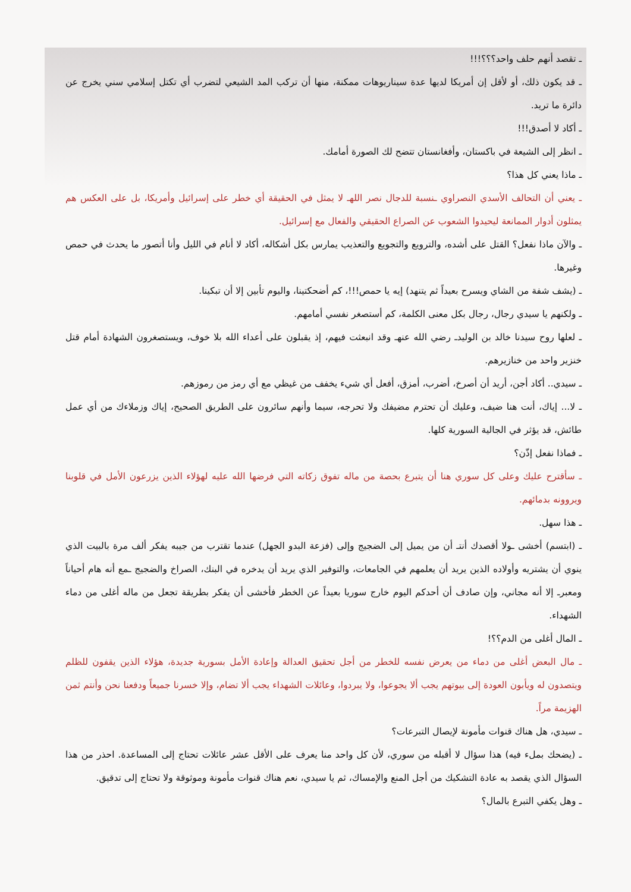ـ تقصد أنهم حلف واحد؟؟؟!!!
ـ قد يكون ذلك، أو لأقل إن أمريكا لديها عدة سيناريوهات ممكنة، منها أن تركب المد الشيعي لتضرب أي تكتل إسلامي سني يخرج عن دائرة ما تريد.
ـ أكاد لا أصدق!!!
ـ انظر إلى الشيعة في باكستان، وأفغانستان تتضح لك الصورة أمامك.
ـ ماذا يعني كل هذا؟
ـ يعني أن التحالف الأسدي النصراوي ـنسبة للدجال نصر اللهـ لا يمثل في الحقيقة أي خطر على إسرائيل وأمريكا، بل على العكس هم يمثلون أدوار الممانعة ليحيدوا الشعوب عن الصراع الحقيقي والفعال مع إسرائيل.
ـ والآن ماذا نفعل؟ القتل على أشده، والترويع والتجويع والتعذيب يمارس بكل أشكاله، أكاد لا أنام في الليل وأنا أتصور ما يحدث في حمص وغيرها.
ـ (يشف شفة من الشاي ويسرح بعيداً ثم يتنهد) إيه يا حمص!!!، كم أضحكتينا، واليوم تأبين إلا أن تبكينا.
ـ ولكنهم يا سيدي رجال، رجال بكل معنى الكلمة، كم أستصغر نفسي أمامهم.
ـ لعلها روح سيدنا خالد بن الوليدـ رضي الله عنهـ وقد انبعثت فيهم، إذ يقبلون على أعداء الله بلا خوف، ويستصغرون الشهادة أمام قتل خنزير واحد من خنازيرهم.
ـ سيدي.. أكاد أجن، أريد أن أصرخ، أضرب، أمزق، أفعل أي شيء يخفف من غيظي مع أي رمز من رموزهم.
ـ لا... إياك، أنت هنا ضيف، وعليك أن تحترم مضيفك ولا تحرجه، سيما وأنهم سائرون على الطريق الصحيح، إياك وزملاءك من أي عمل طائش، قد يؤثر في الجالية السورية كلها.
ـ فماذا نفعل إذّن؟
ـ سأقترح عليك وعلى كل سوري هنا أن يتبرع بحصة من ماله تفوق زكاته التي فرضها الله عليه لهؤلاء الذين يزرعون الأمل في قلوبنا ويروونه بدمائهم.
ـ هذا سهل.
ـ (ابتسم) أخشى ـولا أقصدك أنتـ أن من يميل إلى الضجيج وإلى (فزعة البدو الجهل) عندما تقترب من جيبه يفكر ألف مرة بالبيت الذي ينوي أن يشتريه وأولاده الذين يريد أن يعلمهم في الجامعات، والتوفير الذي يريد أن يدخره في البنك، الصراخ والضجيج ـمع أنه هام أحياناً ومعبرـ إلا أنه مجاني، وإن صادف أن أحدكم اليوم خارج سوريا بعيداً عن الخطر فأخشى أن يفكر بطريقة تجعل من ماله أغلى من دماء الشهداء.
ـ المال أغلى من الدم؟؟!
ـ مال البعض أغلى من دماء من يعرض نفسه للخطر من أجل تحقيق العدالة وإعادة الأمل بسورية جديدة، هؤلاء الذين يقفون للظلم ويتصدون له ويأبون العودة إلى بيوتهم يجب ألا يجوعوا، ولا يبردوا، وعائلات الشهداء يجب ألا تضام، وإلا خسرنا جميعاً ودفعنا نحن وأنتم ثمن الهزيمة مراً.
ـ سيدي، هل هناك قنوات مأمونة لإيصال التبرعات؟
ـ (يضحك بملء فيه) هذا سؤال لا أقبله من سوري، لأن كل واحد منا يعرف على الأقل عشر عائلات تحتاج إلى المساعدة. احذر من هذا السؤال الذي يقصد به عادة التشكيك من أجل المنع والإمساك، ثم يا سيدي، نعم هناك قنوات مأمونة وموثوقة ولا تحتاج إلى تدقيق.
ـ وهل يكفي التبرع بالمال؟